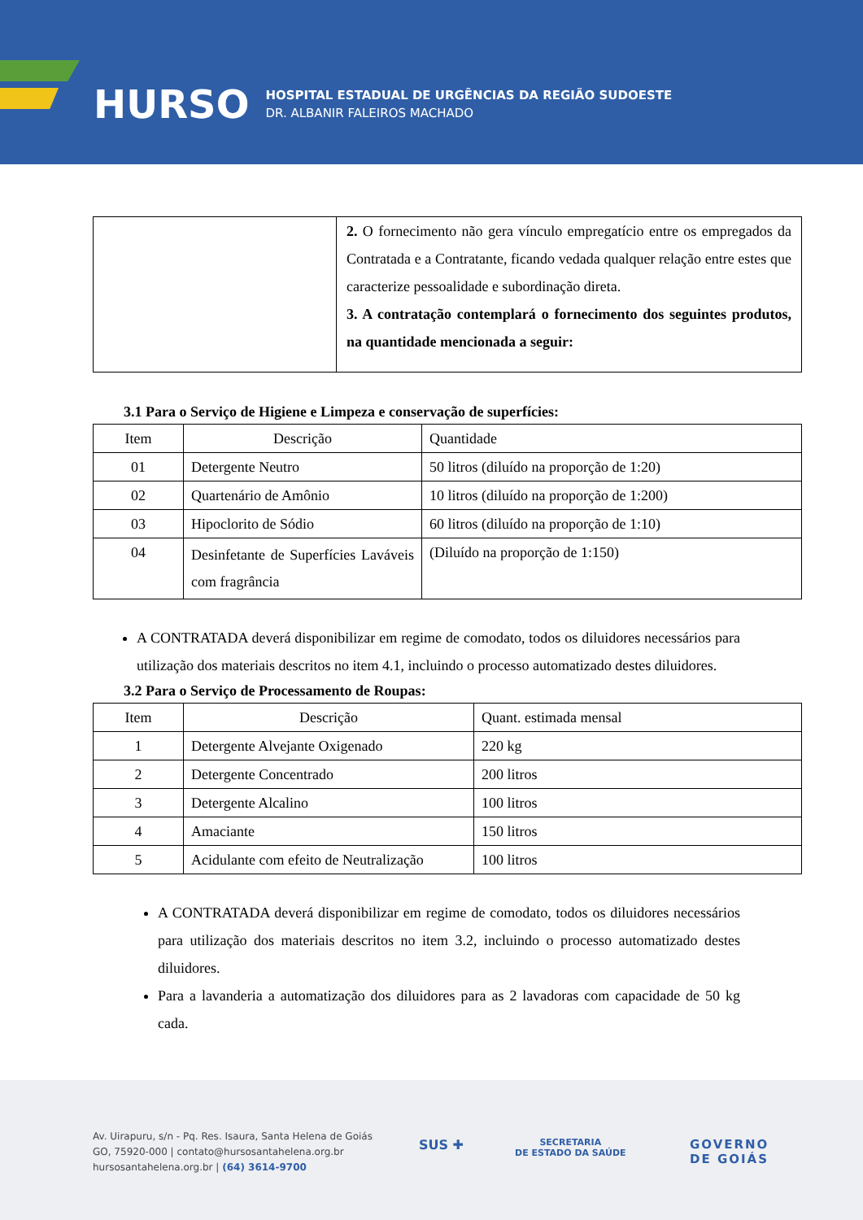HURSO HOSPITAL ESTADUAL DE URGÊNCIAS DA REGIÃO SUDOESTE
DR. ALBANIR FALEIROS MACHADO
| | 2. O fornecimento não gera vínculo empregatício entre os empregados da Contratada e a Contratante, ficando vedada qualquer relação entre estes que caracterize pessoalidade e subordinação direta. 3. A contratação contemplará o fornecimento dos seguintes produtos, na quantidade mencionada a seguir: |
3.1 Para o Serviço de Higiene e Limpeza e conservação de superfícies:
| Item | Descrição | Quantidade |
| --- | --- | --- |
| 01 | Detergente Neutro | 50 litros (diluído na proporção de 1:20) |
| 02 | Quartenário de Amônio | 10 litros (diluído na proporção de 1:200) |
| 03 | Hipoclorito de Sódio | 60 litros (diluído na proporção de 1:10) |
| 04 | Desinfetante de Superfícies Laváveis com fragrância | (Diluído na proporção de 1:150) |
A CONTRATADA deverá disponibilizar em regime de comodato, todos os diluidores necessários para utilização dos materiais descritos no item 4.1, incluindo o processo automatizado destes diluidores.
3.2 Para o Serviço de Processamento de Roupas:
| Item | Descrição | Quant. estimada mensal |
| --- | --- | --- |
| 1 | Detergente Alvejante Oxigenado | 220 kg |
| 2 | Detergente Concentrado | 200 litros |
| 3 | Detergente Alcalino | 100 litros |
| 4 | Amaciante | 150 litros |
| 5 | Acidulante com efeito de Neutralização | 100 litros |
A CONTRATADA deverá disponibilizar em regime de comodato, todos os diluidores necessários para utilização dos materiais descritos no item 3.2, incluindo o processo automatizado destes diluidores.
Para a lavanderia a automatização dos diluidores para as 2 lavadoras com capacidade de 50 kg cada.
Av. Uirapuru, s/n - Pq. Res. Isaura, Santa Helena de Goiás
GO, 75920-000 | contato@hursosantahelena.org.br
hursosantahelena.org.br | (64) 3614-9700
SUS ✚
SECRETARIA
DE ESTADO DA SAÚDE
GOVERNO
DE GOIÁS